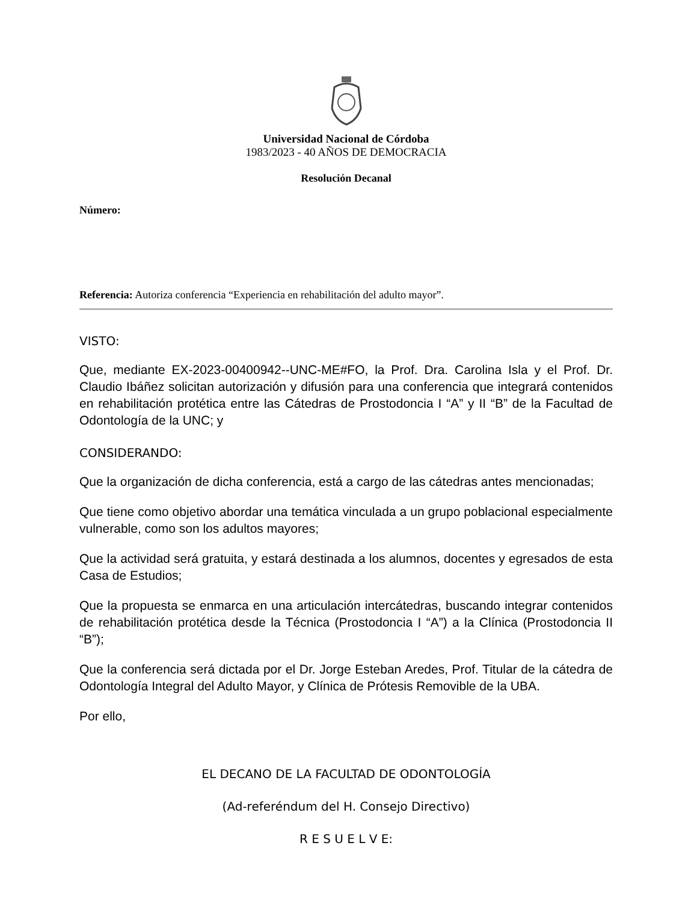Universidad Nacional de Córdoba
1983/2023 - 40 AÑOS DE DEMOCRACIA
Resolución Decanal
Número:
Referencia: Autoriza conferencia “Experiencia en rehabilitación del adulto mayor”.
VISTO:
Que, mediante EX-2023-00400942--UNC-ME#FO, la Prof. Dra. Carolina Isla y el Prof. Dr. Claudio Ibáñez solicitan autorización y difusión para una conferencia que integrará contenidos en rehabilitación protética entre las Cátedras de Prostodoncia I “A” y II “B” de la Facultad de Odontología de la UNC; y
CONSIDERANDO:
Que la organización de dicha conferencia, está a cargo de las cátedras antes mencionadas;
Que tiene como objetivo abordar una temática vinculada a un grupo poblacional especialmente vulnerable, como son los adultos mayores;
Que la actividad será gratuita, y estará destinada a los alumnos, docentes y egresados de esta Casa de Estudios;
Que la propuesta se enmarca en una articulación intercátedras, buscando integrar contenidos de rehabilitación protética desde la Técnica (Prostodoncia I “A”) a la Clínica (Prostodoncia II “B”);
Que la conferencia será dictada por el Dr. Jorge Esteban Aredes, Prof. Titular de la cátedra de Odontología Integral del Adulto Mayor, y Clínica de Prótesis Removible de la UBA.
Por ello,
EL DECANO DE LA FACULTAD DE ODONTOLOGÍA
(Ad-referéndum del H. Consejo Directivo)
R E S U E L V E: